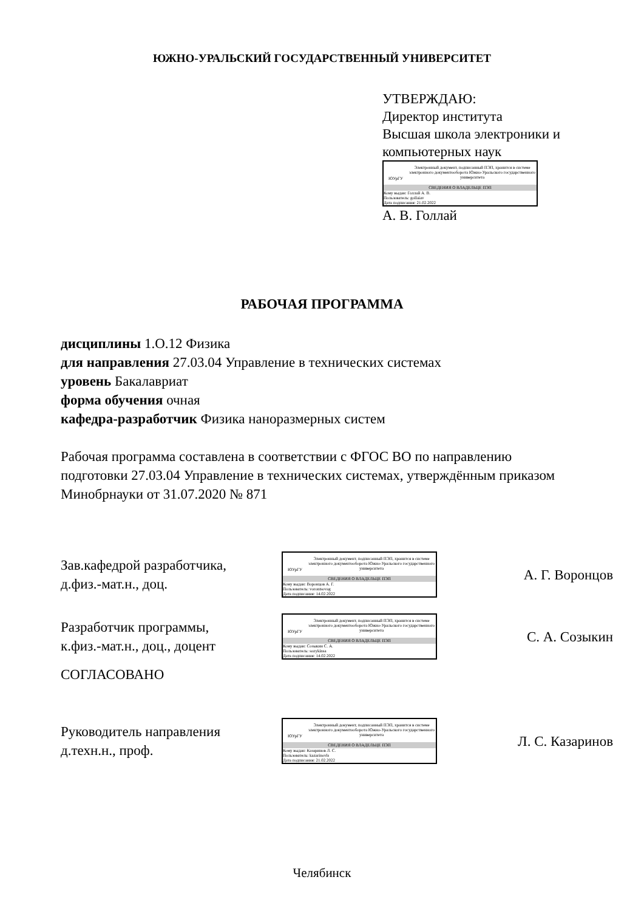ЮЖНО-УРАЛЬСКИЙ ГОСУДАРСТВЕННЫЙ УНИВЕРСИТЕТ
УТВЕРЖДАЮ:
Директор института
Высшая школа электроники и
компьютерных наук
ЮУрГУ
Электронный документ, подписанный ПЭП, хранится в системе электронного документооборота Южно-Уральского государственного университета
СВЕДЕНИЯ О ВЛАДЕЛЬЦЕ ПЭП
Кому выдан: Голлай А. В.
Пользователь: gollaiav
Дата подписания: 21.02.2022
А. В. Голлай
РАБОЧАЯ ПРОГРАММА
дисциплины 1.О.12 Физика
для направления 27.03.04 Управление в технических системах
уровень Бакалавриат
форма обучения очная
кафедра-разработчик Физика наноразмерных систем
Рабочая программа составлена в соответствии с ФГОС ВО по направлению
подготовки 27.03.04 Управление в технических системах, утверждённым приказом
Минобрнауки от 31.07.2020 № 871
Зав.кафедрой разработчика,
д.физ.-мат.н., доц.
ЮУрГУ
Электронный документ, подписанный ПЭП, хранится в системе электронного документооборота Южно-Уральского государственного университета
СВЕДЕНИЯ О ВЛАДЕЛЬЦЕ ПЭП
Кому выдан: Воронцов А. Г.
Пользователь: vorontsovag
Дата подписания: 14.02.2022
А. Г. Воронцов
Разработчик программы,
к.физ.-мат.н., доц., доцент
ЮУрГУ
Электронный документ, подписанный ПЭП, хранится в системе электронного документооборота Южно-Уральского государственного университета
СВЕДЕНИЯ О ВЛАДЕЛЬЦЕ ПЭП
Кому выдан: Созыкин С. А.
Пользователь: sozykinsa
Дата подписания: 14.02.2022
С. А. Созыкин
СОГЛАСОВАНО
Руководитель направления
д.техн.н., проф.
ЮУрГУ
Электронный документ, подписанный ПЭП, хранится в системе электронного документооборота Южно-Уральского государственного университета
СВЕДЕНИЯ О ВЛАДЕЛЬЦЕ ПЭП
Кому выдан: Казаринов Л. С.
Пользователь: kazarinovls
Дата подписания: 21.02.2022
Л. С. Казаринов
Челябинск